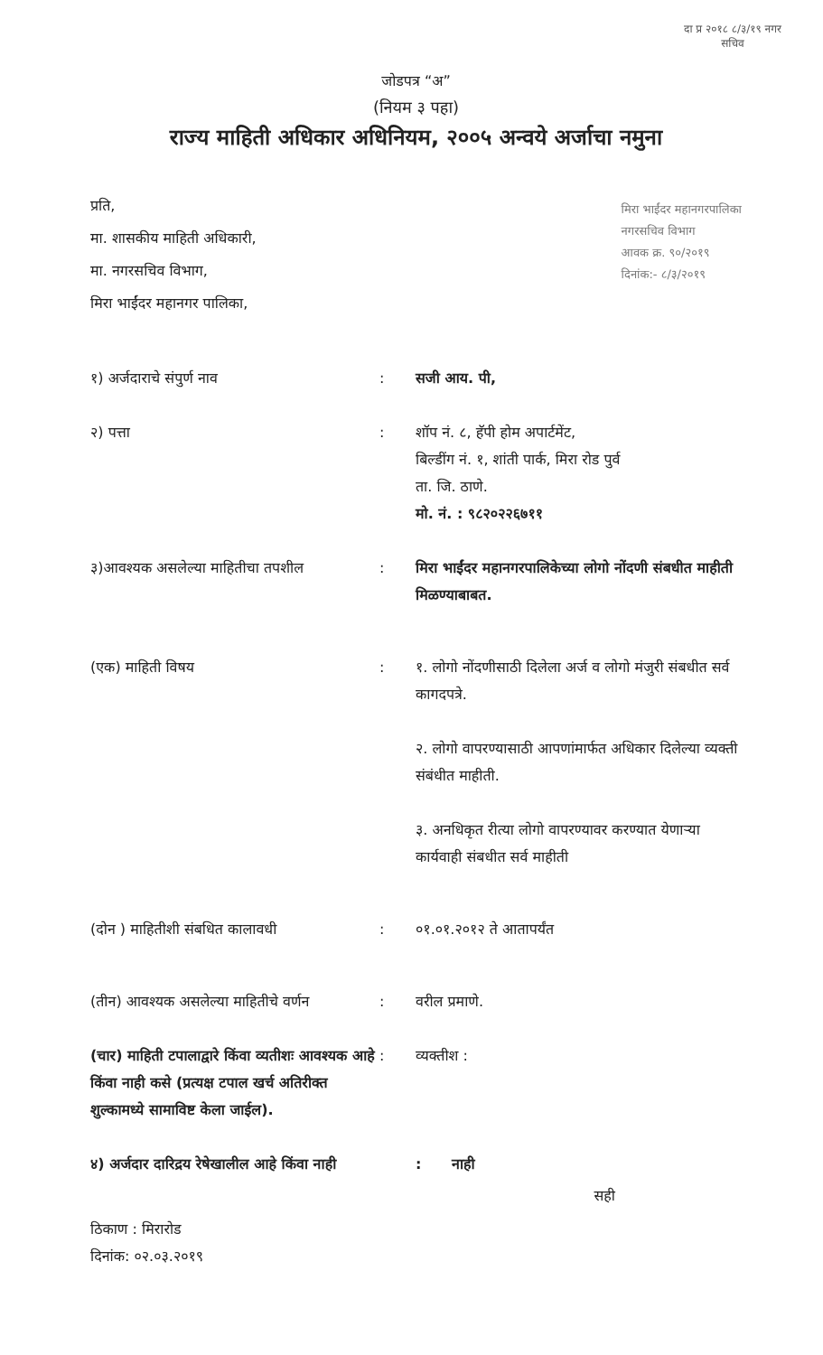दा प्र २०१८ ८/३/१९ नगर सचिव
जोडपत्र “अ”
(नियम ३ पहा)
राज्य माहिती अधिकार अधिनियम, २००५ अन्वये अर्जाचा नमुना
प्रति,
मा. शासकीय माहिती अधिकारी,
मा. नगरसचिव विभाग,
मिरा भाईंदर महानगर पालिका,
मिरा भाईंदर महानगरपालिका
नगरसचिव विभाग
आवक क्र. ९०/२०१९
दिनांक:- ८/३/२०१९
१) अर्जदाराचे संपुर्ण नाव : सजी आय. पी,
२) पत्ता : शॉप नं. ८, हॅपी होम अपार्टमेंट,
बिल्डींग नं. १, शांती पार्क, मिरा रोड पुर्व
ता. जि. ठाणे.
मो. नं. : ९८२०२२६७११
३)आवश्यक असलेल्या माहितीचा तपशील : मिरा भाईंदर महानगरपालिकेच्या लोगो नोंदणी संबधीत माहीती मिळण्याबाबत.
(एक) माहिती विषय : १. लोगो नोंदणीसाठी दिलेला अर्ज व लोगो मंजुरी संबधीत सर्व कागदपत्रे.
२. लोगो वापरण्यासाठी आपणांमार्फत अधिकार दिलेल्या व्यक्ती संबंधीत माहीती.
३. अनधिकृत रीत्या लोगो वापरण्यावर करण्यात येणाऱ्या कार्यवाही संबधीत सर्व माहीती
(दोन ) माहितीशी संबधित कालावधी : ०१.०१.२०१२ ते आतापर्यंत
(तीन) आवश्यक असलेल्या माहितीचे वर्णन
: वरील प्रमाणे.
(चार) माहिती टपालाद्वारे किंवा व्यतीशः आवश्यक आहे किंवा नाही कसे (प्रत्यक्ष टपाल खर्च अतिरीक्त शुल्कामध्ये सामाविष्ट केला जाईल).
: व्यक्तीश :
४) अर्जदार दारिद्रय रेषेखालील आहे किंवा नाही
: नाही
सही
ठिकाण : मिरारोड
दिनांक: ०२.०३.२०१९